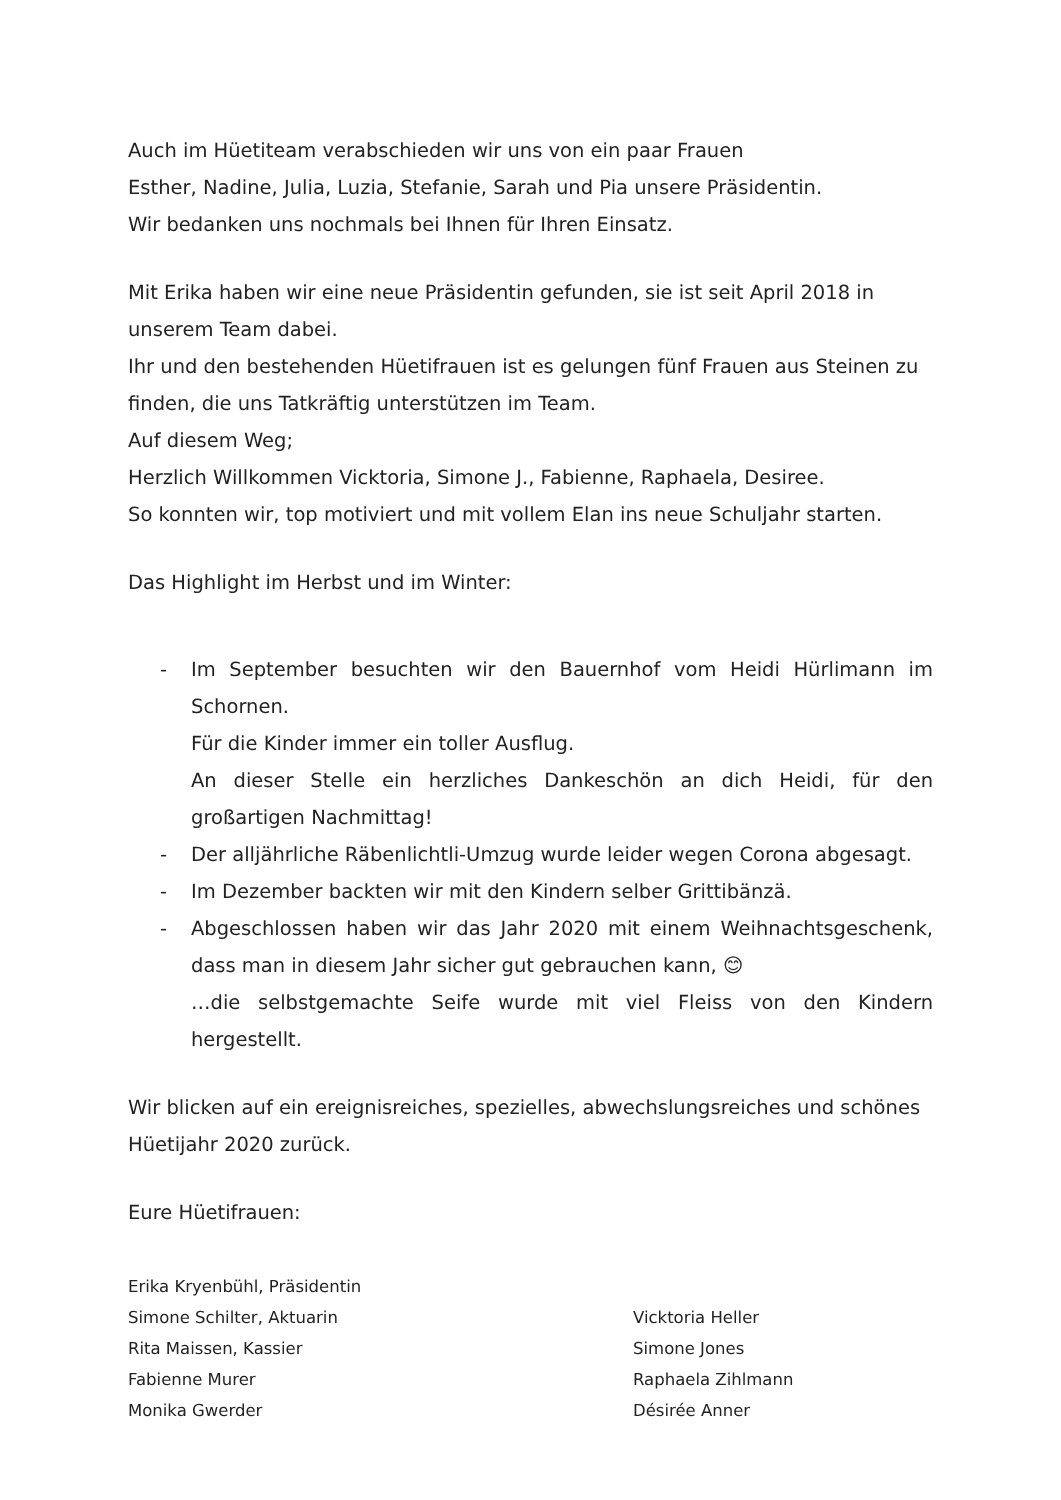Auch im Hüetiteam verabschieden wir uns von ein paar Frauen
Esther, Nadine, Julia, Luzia, Stefanie, Sarah und Pia unsere Präsidentin.
Wir bedanken uns nochmals bei Ihnen für Ihren Einsatz.
Mit Erika haben wir eine neue Präsidentin gefunden, sie ist seit April 2018 in unserem Team dabei.
Ihr und den bestehenden Hüetifrauen ist es gelungen fünf Frauen aus Steinen zu finden, die uns Tatkräftig unterstützen im Team.
Auf diesem Weg;
Herzlich Willkommen Vicktoria, Simone J., Fabienne, Raphaela, Desiree.
So konnten wir, top motiviert und mit vollem Elan ins neue Schuljahr starten.
Das Highlight im Herbst und im Winter:
- Im September besuchten wir den Bauernhof vom Heidi Hürlimann im Schornen.
Für die Kinder immer ein toller Ausflug.
An dieser Stelle ein herzliches Dankeschön an dich Heidi, für den großartigen Nachmittag!
- Der alljährliche Räbenlichtli-Umzug wurde leider wegen Corona abgesagt.
- Im Dezember backten wir mit den Kindern selber Grittibänzä.
- Abgeschlossen haben wir das Jahr 2020 mit einem Weihnachtsgeschenk, dass man in diesem Jahr sicher gut gebrauchen kann, 😊
…die selbstgemachte Seife wurde mit viel Fleiss von den Kindern hergestellt.
Wir blicken auf ein ereignisreiches, spezielles, abwechslungsreiches und schönes Hüetijahr 2020 zurück.
Eure Hüetifrauen:
Erika Kryenbühl, Präsidentin
Simone Schilter, Aktuarin
Rita Maissen, Kassier
Fabienne Murer
Monika Gwerder
Vicktoria Heller
Simone Jones
Raphaela Zihlmann
Désirée Anner